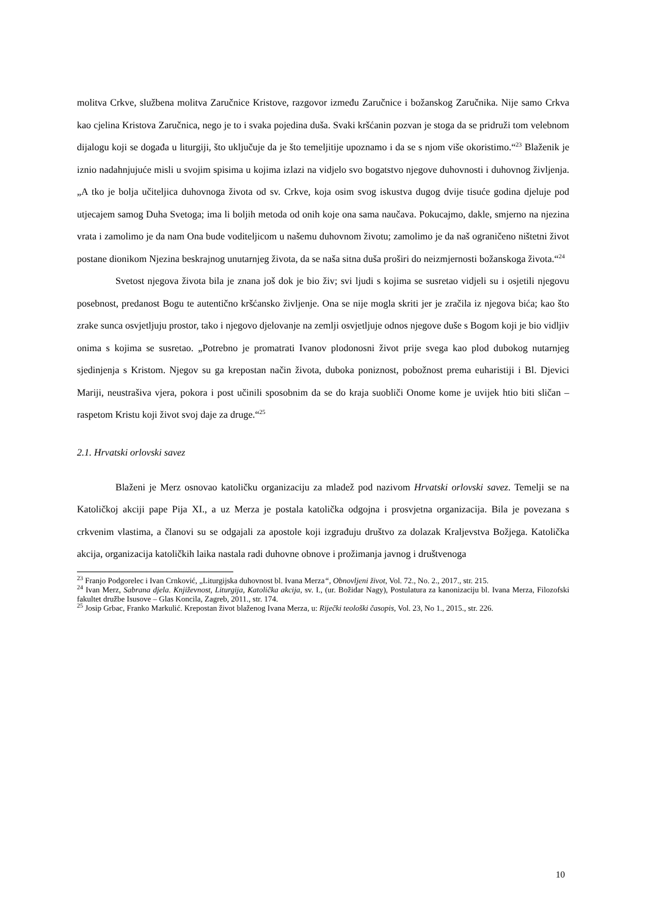molitva Crkve, službena molitva Zaručnice Kristove, razgovor između Zaručnice i božanskog Zaručnika. Nije samo Crkva kao cjelina Kristova Zaručnica, nego je to i svaka pojedina duša. Svaki kršćanin pozvan je stoga da se pridruži tom velebnom dijalogu koji se događa u liturgiji, što uključuje da je što temeljitije upoznamo i da se s njom više okoristimo.“<sup>23</sup> Blaženik je iznio nadahnjujuće misli u svojim spisima u kojima izlazi na vidjelo svo bogatstvo njegove duhovnosti i duhovnog življenja. „A tko je bolja učiteljica duhovnoga života od sv. Crkve, koja osim svog iskustva dugog dvije tisuće godina djeluje pod utjecajem samog Duha Svetoga; ima li boljih metoda od onih koje ona sama naučava. Pokucajmo, dakle, smjerno na njezina vrata i zamolimo je da nam Ona bude voditeljicom u našemu duhovnom životu; zamolimo je da naš ograničeno ništetni život postane dionikom Njezina beskrajnog unutarnjeg života, da se naša sitna duša proširi do neizmjernosti božanskoga života.“<sup>24</sup>
Svetost njegova života bila je znana još dok je bio živ; svi ljudi s kojima se susretao vidjeli su i osjetili njegovu posebnost, predanost Bogu te autentično kršćansko življenje. Ona se nije mogla skriti jer je zračila iz njegova bića; kao što zrake sunca osvjetljuju prostor, tako i njegovo djelovanje na zemlji osvjetljuje odnos njegove duše s Bogom koji je bio vidljiv onima s kojima se susretao. „Potrebno je promatrati Ivanov plodonosni život prije svega kao plod dubokog nutarnjeg sjedinjenja s Kristom. Njegov su ga krepostan način života, duboka poniznost, pobožnost prema euharistiji i Bl. Djevici Mariji, neustrašiva vjera, pokora i post učinili sposobnim da se do kraja suobliči Onome kome je uvijek htio biti sličan – raspetom Kristu koji život svoj daje za druge.“<sup>25</sup>
2.1. Hrvatski orlovski savez
Blaženi je Merz osnovao katoličku organizaciju za mladež pod nazivom Hrvatski orlovski savez. Temelji se na Katoličkoj akciji pape Pija XI., a uz Merza je postala katolička odgojna i prosvjetna organizacija. Bila je povezana s crkvenim vlastima, a članovi su se odgajali za apostole koji izgrađuju društvo za dolazak Kraljevstva Božjega. Katolička akcija, organizacija katoličkih laika nastala radi duhovne obnove i prožimanja javnog i društvenoga
<sup>23</sup> Franjo Podgorelec i Ivan Crnković, „Liturgijska duhovnost bl. Ivana Merza“, Obnovljeni život, Vol. 72., No. 2., 2017., str. 215.
<sup>24</sup> Ivan Merz, Sabrana djela. Književnost, Liturgija, Katolička akcija, sv. I., (ur. Božidar Nagy), Postulatura za kanonizaciju bl. Ivana Merza, Filozofski fakultet družbe Isusove – Glas Koncila, Zagreb, 2011., str. 174.
<sup>25</sup> Josip Grbac, Franko Markulić. Krepostan život blaženog Ivana Merza, u: Riječki teološki časopis, Vol. 23, No 1., 2015., str. 226.
10